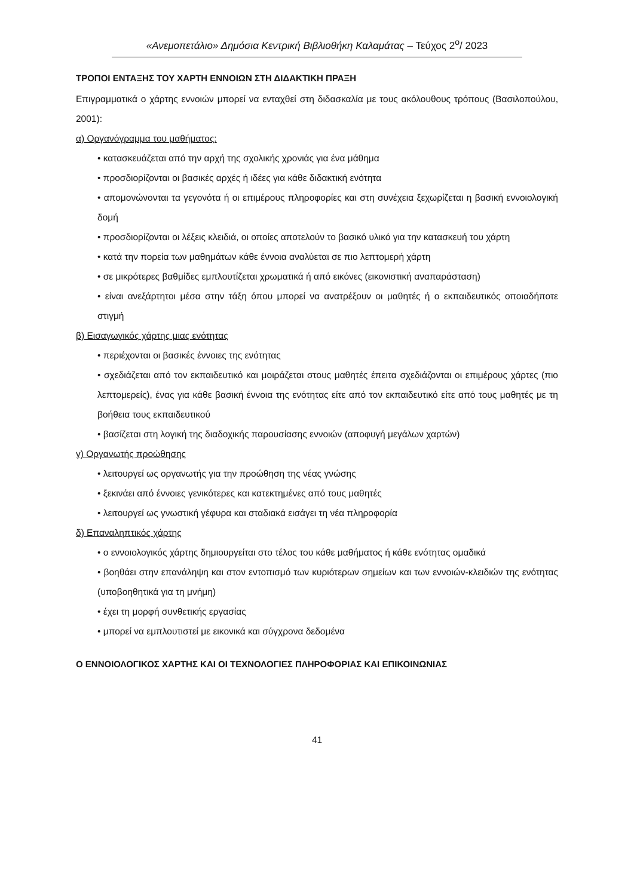«Ανεμοπετάλιο» Δημόσια Κεντρική Βιβλιοθήκη Καλαμάτας – Τεύχος 2<sup>ο</sup>/ 2023
ΤΡΟΠΟΙ ΕΝΤΑΞΗΣ ΤΟΥ ΧΑΡΤΗ ΕΝΝΟΙΩΝ ΣΤΗ ΔΙΔΑΚΤΙΚΗ ΠΡΑΞΗ
Επιγραμματικά ο χάρτης εννοιών μπορεί να ενταχθεί στη διδασκαλία με τους ακόλουθους τρόπους (Βασιλοπούλου, 2001):
α) Οργανόγραμμα του μαθήματος:
• κατασκευάζεται από την αρχή της σχολικής χρονιάς για ένα μάθημα
• προσδιορίζονται οι βασικές αρχές ή ιδέες για κάθε διδακτική ενότητα
• απομονώνονται τα γεγονότα ή οι επιμέρους πληροφορίες και στη συνέχεια ξεχωρίζεται η βασική εννοιολογική δομή
• προσδιορίζονται οι λέξεις κλειδιά, οι οποίες αποτελούν το βασικό υλικό για την κατασκευή του χάρτη
• κατά την πορεία των μαθημάτων κάθε έννοια αναλύεται σε πιο λεπτομερή χάρτη
• σε μικρότερες βαθμίδες εμπλουτίζεται χρωματικά ή από εικόνες (εικονιστική αναπαράσταση)
• είναι ανεξάρτητοι μέσα στην τάξη όπου μπορεί να ανατρέξουν οι μαθητές ή ο εκπαιδευτικός οποιαδήποτε στιγμή
β) Εισαγωγικός χάρτης μιας ενότητας
• περιέχονται οι βασικές έννοιες της ενότητας
• σχεδιάζεται από τον εκπαιδευτικό και μοιράζεται στους μαθητές έπειτα σχεδιάζονται οι επιμέρους χάρτες (πιο λεπτομερείς), ένας για κάθε βασική έννοια της ενότητας είτε από τον εκπαιδευτικό είτε από τους μαθητές με τη βοήθεια τους εκπαιδευτικού
• βασίζεται στη λογική της διαδοχικής παρουσίασης εννοιών (αποφυγή μεγάλων χαρτών)
γ) Οργανωτής προώθησης
• λειτουργεί ως οργανωτής για την προώθηση της νέας γνώσης
• ξεκινάει από έννοιες γενικότερες και κατεκτημένες από τους μαθητές
• λειτουργεί ως γνωστική γέφυρα και σταδιακά εισάγει τη νέα πληροφορία
δ) Επαναληπτικός χάρτης
• ο εννοιολογικός χάρτης δημιουργείται στο τέλος του κάθε μαθήματος ή κάθε ενότητας ομαδικά
• βοηθάει στην επανάληψη και στον εντοπισμό των κυριότερων σημείων και των εννοιών-κλειδιών της ενότητας (υποβοηθητικά για τη μνήμη)
• έχει τη μορφή συνθετικής εργασίας
• μπορεί να εμπλουτιστεί με εικονικά και σύγχρονα δεδομένα
Ο ΕΝΝΟΙΟΛΟΓΙΚΟΣ ΧΑΡΤΗΣ ΚΑΙ ΟΙ ΤΕΧΝΟΛΟΓΙΕΣ ΠΛΗΡΟΦΟΡΙΑΣ ΚΑΙ ΕΠΙΚΟΙΝΩΝΙΑΣ
41